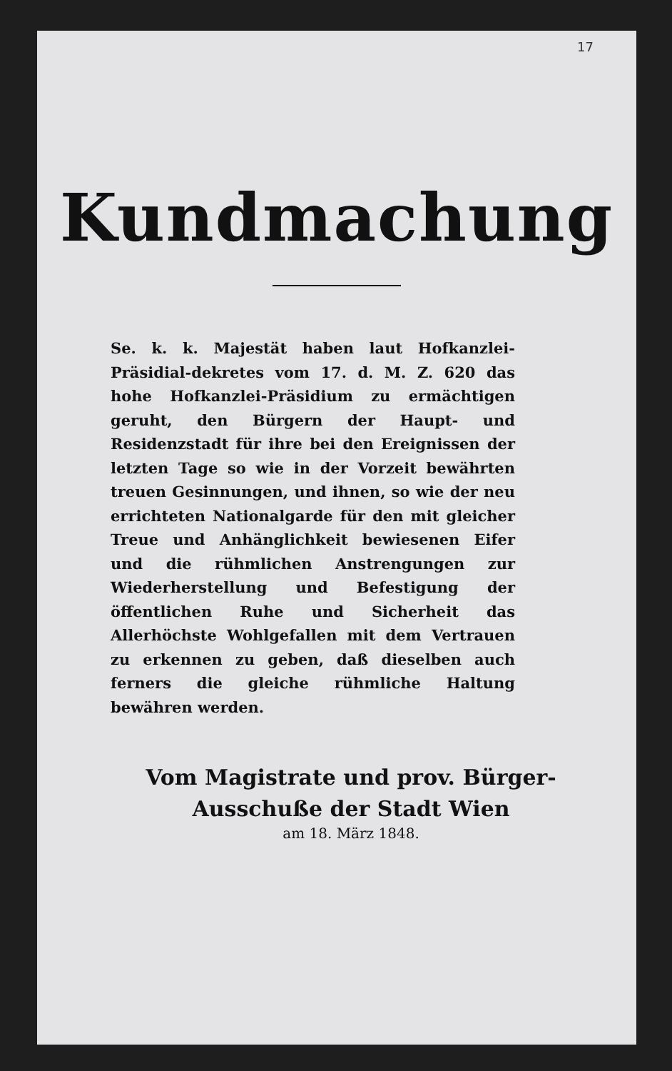17
Kundmachung
Se. k. k. Majestät haben laut Hofkanzlei-Präsidial-dekretes vom 17. d. M. Z. 620 das hohe Hofkanzlei-Präsidium zu ermächtigen geruht, den Bürgern der Haupt- und Residenzstadt für ihre bei den Ereignissen der letzten Tage so wie in der Vorzeit bewährten treuen Gesinnungen, und ihnen, so wie der neu errichteten Nationalgarde für den mit gleicher Treue und Anhänglichkeit bewiesenen Eifer und die rühmlichen Anstrengungen zur Wiederherstellung und Befestigung der öffentlichen Ruhe und Sicherheit das Allerhöchste Wohlgefallen mit dem Vertrauen zu erkennen zu geben, daß dieselben auch ferners die gleiche rühmliche Haltung bewähren werden.
Vom Magistrate und prov. Bürger-
Ausschuße der Stadt Wien
am 18. März 1848.